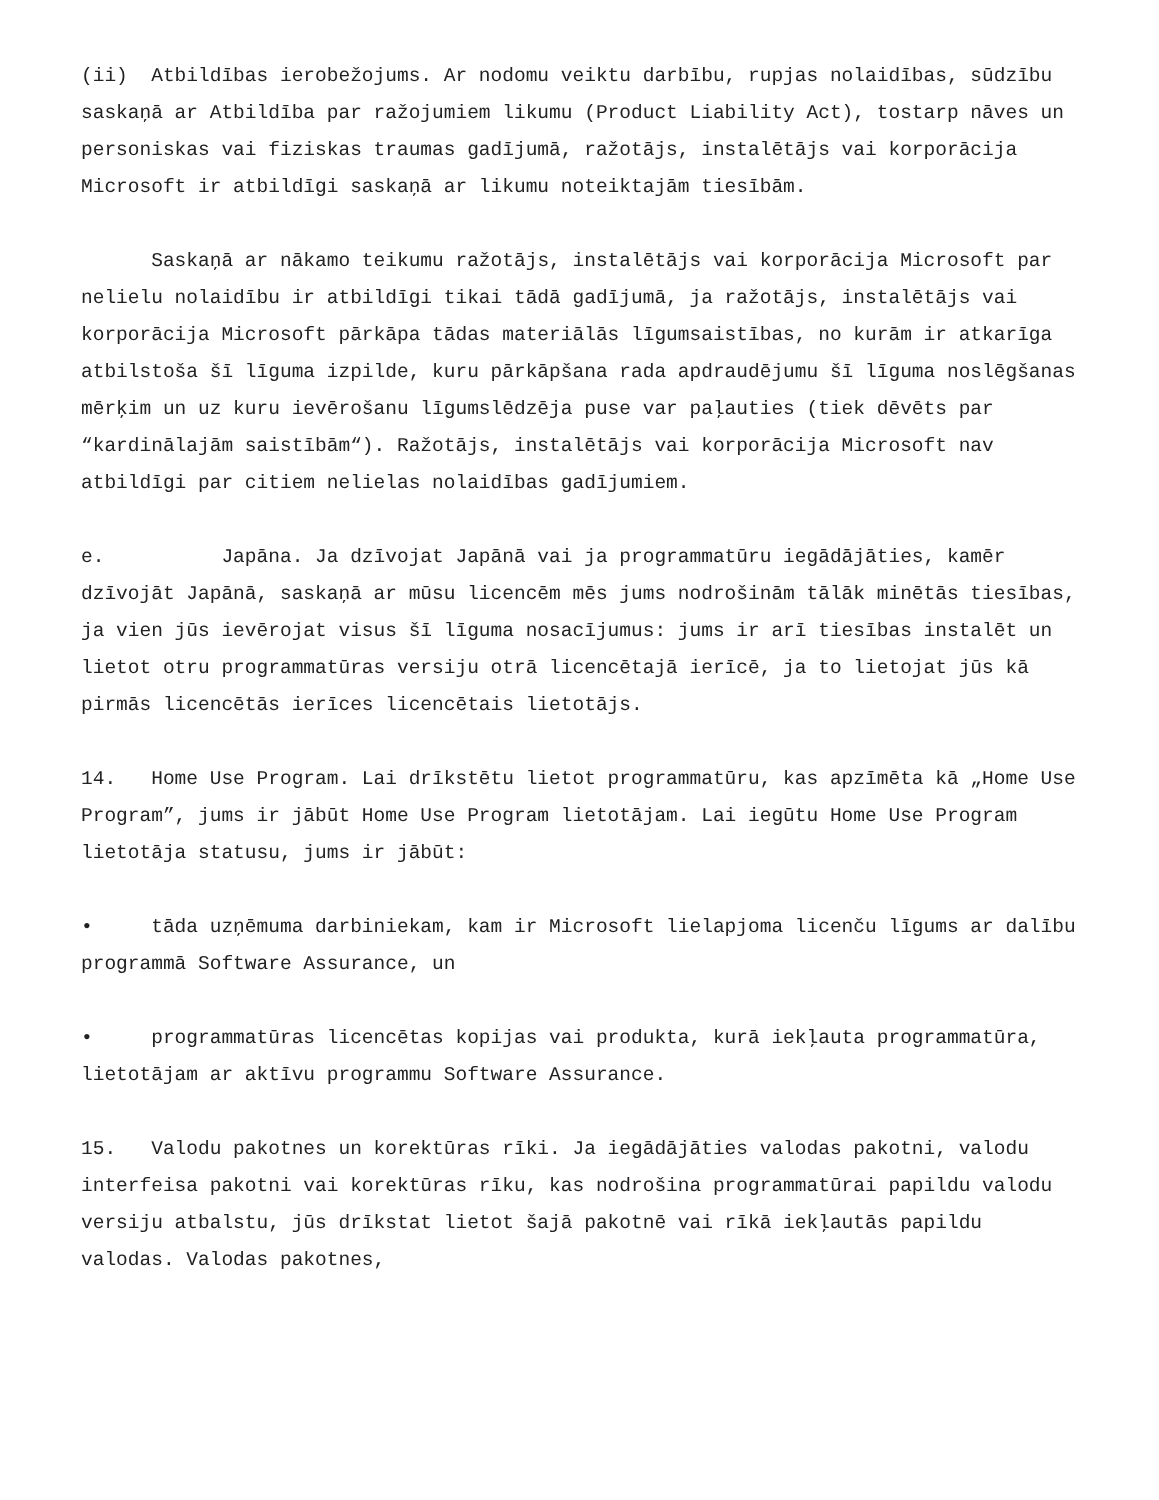(ii) Atbildības ierobežojums. Ar nodomu veiktu darbību, rupjas nolaidības, sūdzību saskaņā ar Atbildība par ražojumiem likumu (Product Liability Act), tostarp nāves un personiskas vai fiziskas traumas gadījumā, ražotājs, instalētājs vai korporācija Microsoft ir atbildīgi saskaņā ar likumu noteiktajām tiesībām.
Saskaņā ar nākamo teikumu ražotājs, instalētājs vai korporācija Microsoft par nelielu nolaidību ir atbildīgi tikai tādā gadījumā, ja ražotājs, instalētājs vai korporācija Microsoft pārkāpa tādas materiālās līgumsaistības, no kurām ir atkarīga atbilstoša šī līguma izpilde, kuru pārkāpšana rada apdraudējumu šī līguma noslēgšanas mērķim un uz kuru ievērošanu līgumslēdzēja puse var paļauties (tiek dēvēts par “kardinālajām saistībām“). Ražotājs, instalētājs vai korporācija Microsoft nav atbildīgi par citiem nelielas nolaidības gadījumiem.
e. Japāna. Ja dzīvojat Japānā vai ja programmatūru iegādājāties, kamēr dzīvojāt Japānā, saskaņā ar mūsu licencēm mēs jums nodrošinām tālāk minētās tiesības, ja vien jūs ievērojat visus šī līguma nosacījumus: jums ir arī tiesības instalēt un lietot otru programmatūras versiju otrā licencētajā ierīcē, ja to lietojat jūs kā pirmās licencētās ierīces licencētais lietotājs.
14. Home Use Program. Lai drīkstētu lietot programmatūru, kas apzīmēta kā „Home Use Program”, jums ir jābūt Home Use Program lietotājam. Lai iegūtu Home Use Program lietotāja statusu, jums ir jābūt:
• tāda uzņēmuma darbiniekam, kam ir Microsoft lielapjoma licenču līgums ar dalību programmā Software Assurance, un
• programmatūras licencētas kopijas vai produkta, kurā iekļauta programmatūra, lietotājam ar aktīvu programmu Software Assurance.
15. Valodu pakotnes un korektūras rīki. Ja iegādājāties valodas pakotni, valodu interfeisa pakotni vai korektūras rīku, kas nodrošina programmatūrai papildu valodu versiju atbalstu, jūs drīkstat lietot šajā pakotnē vai rīkā iekļautās papildu valodas. Valodas pakotnes,